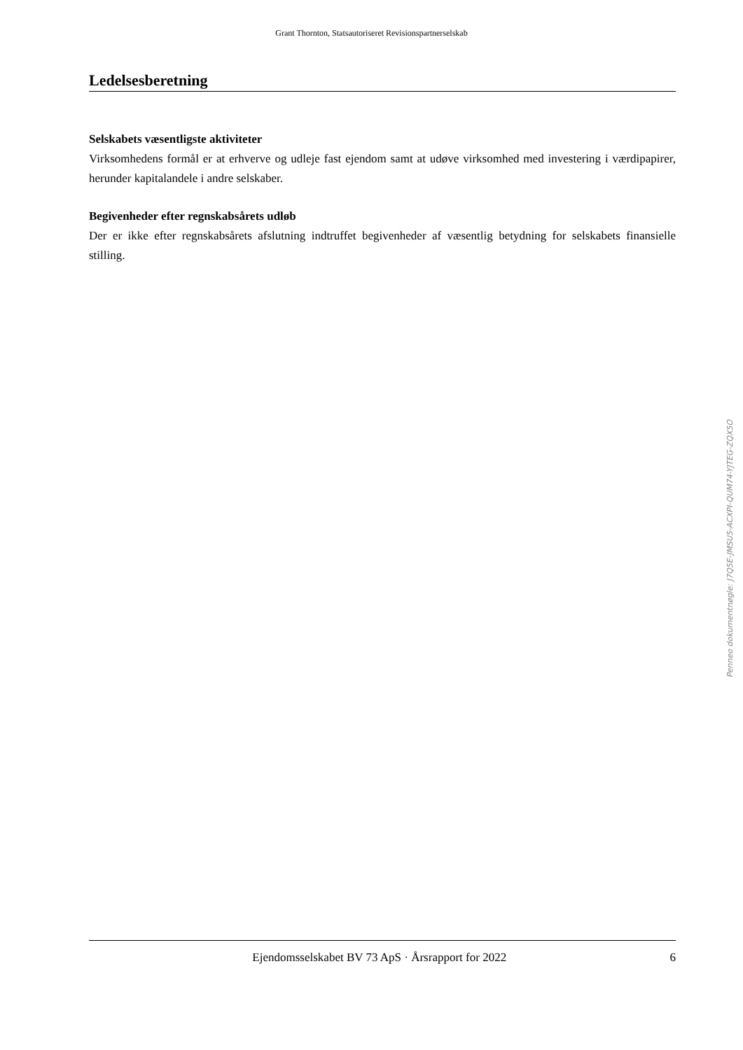Grant Thornton, Statsautoriseret Revisionspartnerselskab
Ledelsesberetning
Selskabets væsentligste aktiviteter
Virksomhedens formål er at erhverve og udleje fast ejendom samt at udøve virksomhed med investering i værdipapirer, herunder kapitalandele i andre selskaber.
Begivenheder efter regnskabsårets udløb
Der er ikke efter regnskabsårets afslutning indtruffet begivenheder af væsentlig betydning for selskabets finansielle stilling.
Penneo dokumentnøgle: J7Q5E-JMSU5-ACXPI-QUM74-YJTEG-ZQX5O
Ejendomsselskabet BV 73 ApS · Årsrapport for 2022 6